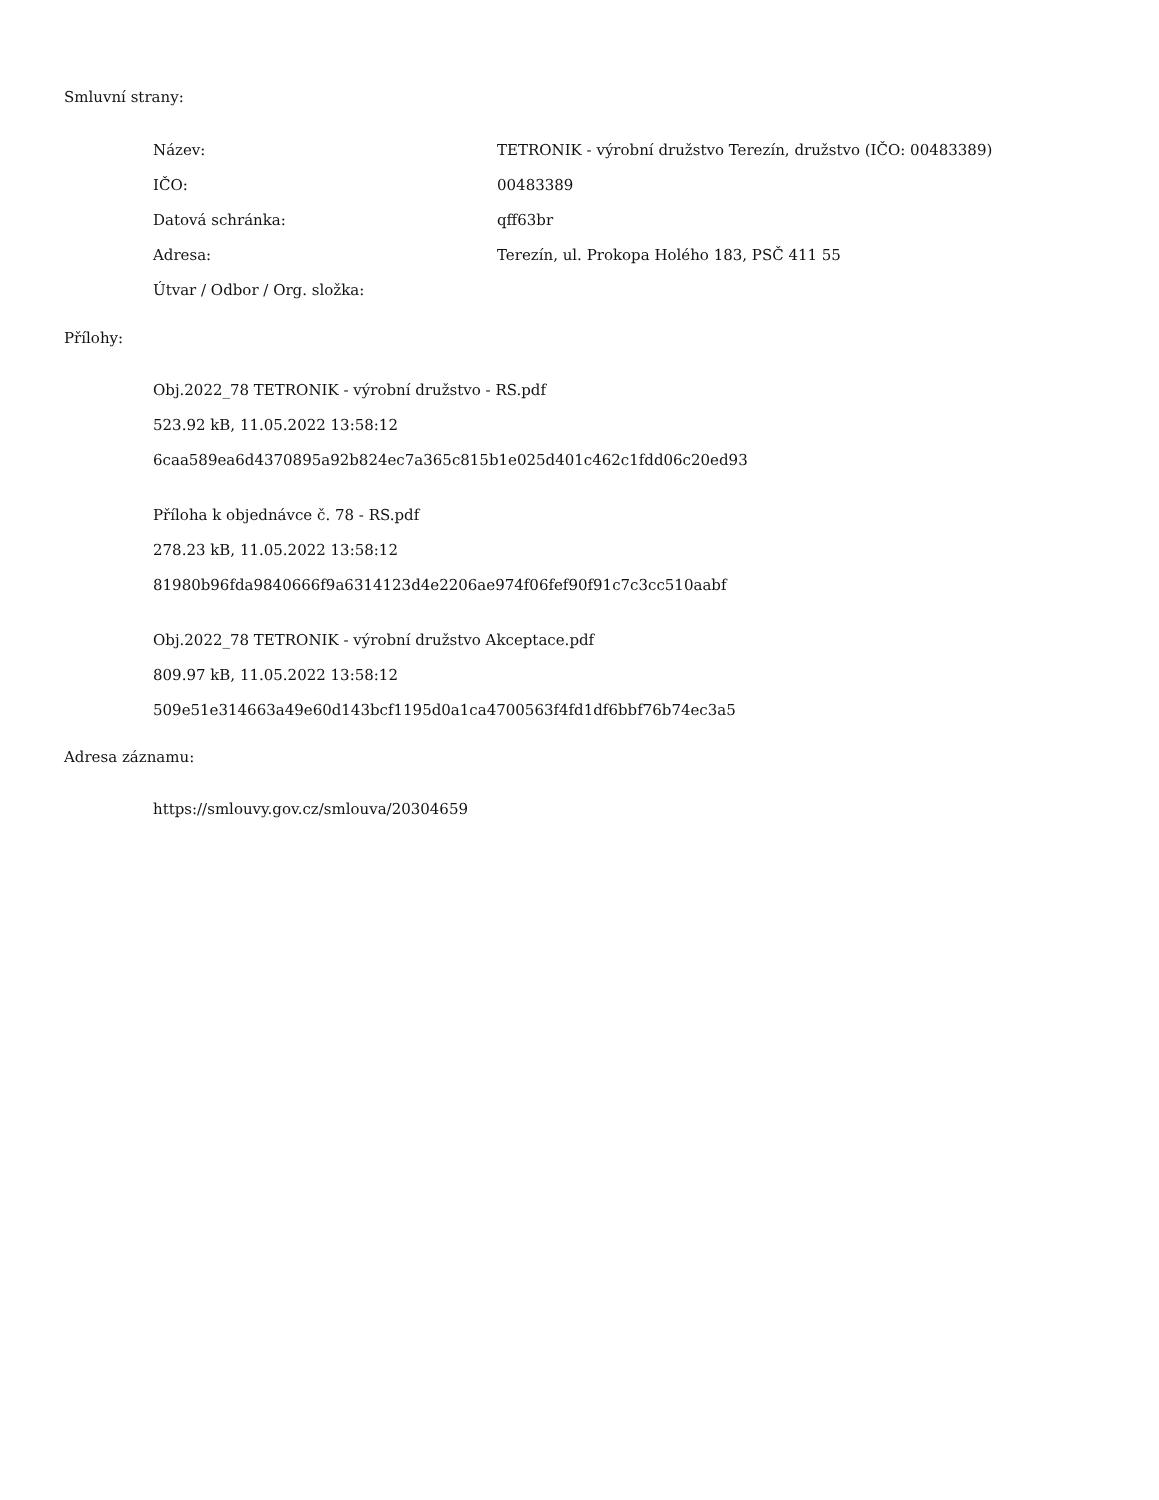Smluvní strany:
| Název: | TETRONIK - výrobní družstvo Terezín, družstvo (IČO: 00483389) |
| IČO: | 00483389 |
| Datová schránka: | qff63br |
| Adresa: | Terezín, ul. Prokopa Holého 183, PSČ 411 55 |
| Útvar / Odbor / Org. složka: | |
Přílohy:
Obj.2022_78 TETRONIK - výrobní družstvo - RS.pdf
523.92 kB, 11.05.2022 13:58:12
6caa589ea6d4370895a92b824ec7a365c815b1e025d401c462c1fdd06c20ed93
Příloha k objednávce č. 78 - RS.pdf
278.23 kB, 11.05.2022 13:58:12
81980b96fda9840666f9a6314123d4e2206ae974f06fef90f91c7c3cc510aabf
Obj.2022_78 TETRONIK - výrobní družstvo Akceptace.pdf
809.97 kB, 11.05.2022 13:58:12
509e51e314663a49e60d143bcf1195d0a1ca4700563f4fd1df6bbf76b74ec3a5
Adresa záznamu:
https://smlouvy.gov.cz/smlouva/20304659